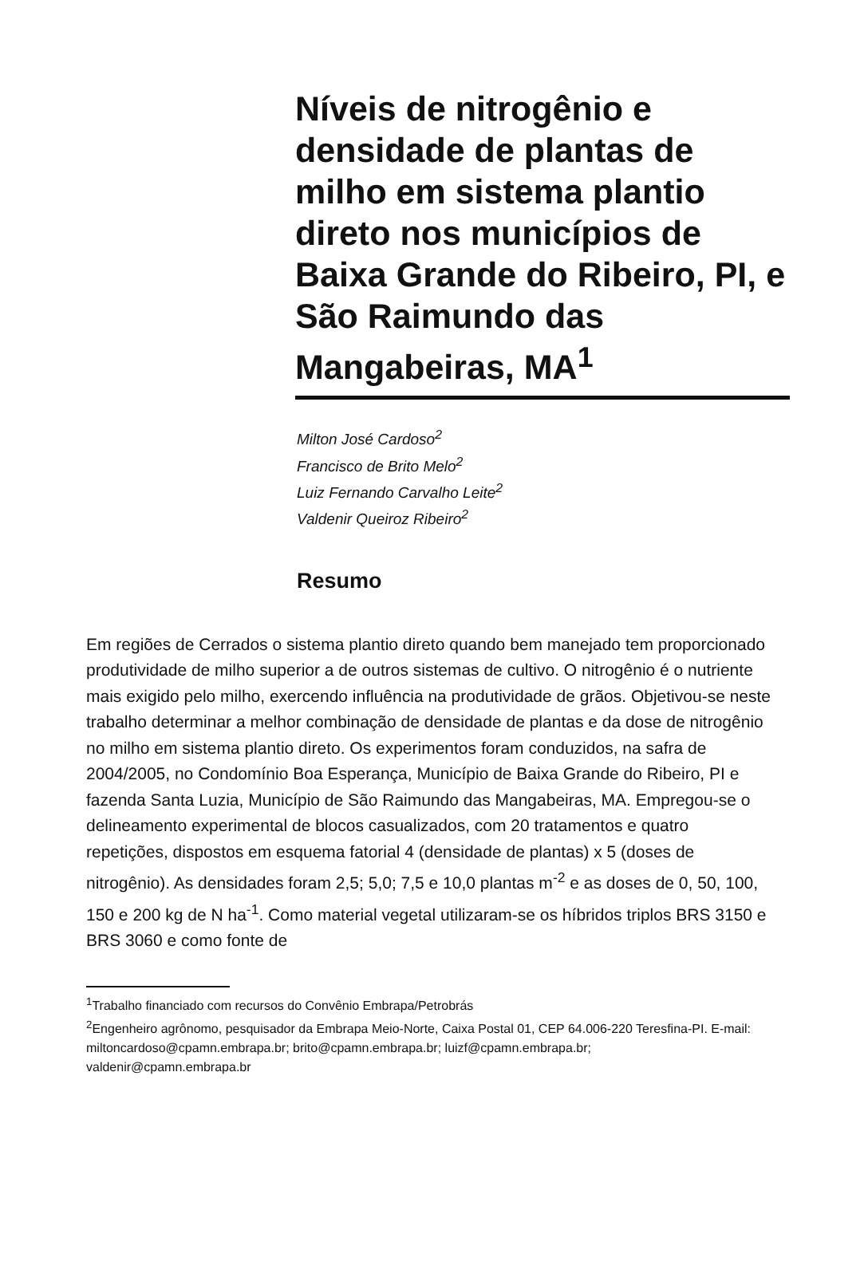Níveis de nitrogênio e densidade de plantas de milho em sistema plantio direto nos municípios de Baixa Grande do Ribeiro, PI, e São Raimundo das Mangabeiras, MA<sup>1</sup>
Milton José Cardoso<sup>2</sup>
Francisco de Brito Melo<sup>2</sup>
Luiz Fernando Carvalho Leite<sup>2</sup>
Valdenir Queiroz Ribeiro<sup>2</sup>
Resumo
Em regiões de Cerrados o sistema plantio direto quando bem manejado tem proporcionado produtividade de milho superior a de outros sistemas de cultivo. O nitrogênio é o nutriente mais exigido pelo milho, exercendo influência na produtividade de grãos. Objetivou-se neste trabalho determinar a melhor combinação de densidade de plantas e da dose de nitrogênio no milho em sistema plantio direto. Os experimentos foram conduzidos, na safra de 2004/2005, no Condomínio Boa Esperança, Município de Baixa Grande do Ribeiro, PI e fazenda Santa Luzia, Município de São Raimundo das Mangabeiras, MA. Empregou-se o delineamento experimental de blocos casualizados, com 20 tratamentos e quatro repetições, dispostos em esquema fatorial 4 (densidade de plantas) x 5 (doses de nitrogênio). As densidades foram 2,5; 5,0; 7,5 e 10,0 plantas m<sup>-2</sup> e as doses de 0, 50, 100, 150 e 200 kg de N ha<sup>-1</sup>. Como material vegetal utilizaram-se os híbridos triplos BRS 3150 e BRS 3060 e como fonte de
<sup>1</sup> Trabalho financiado com recursos do Convênio Embrapa/Petrobrás
<sup>2</sup> Engenheiro agrônomo, pesquisador da Embrapa Meio-Norte, Caixa Postal 01, CEP 64.006-220 Teresfina-PI. E-mail: miltoncardoso@cpamn.embrapa.br; brito@cpamn.embrapa.br; luizf@cpamn.embrapa.br; valdenir@cpamn.embrapa.br